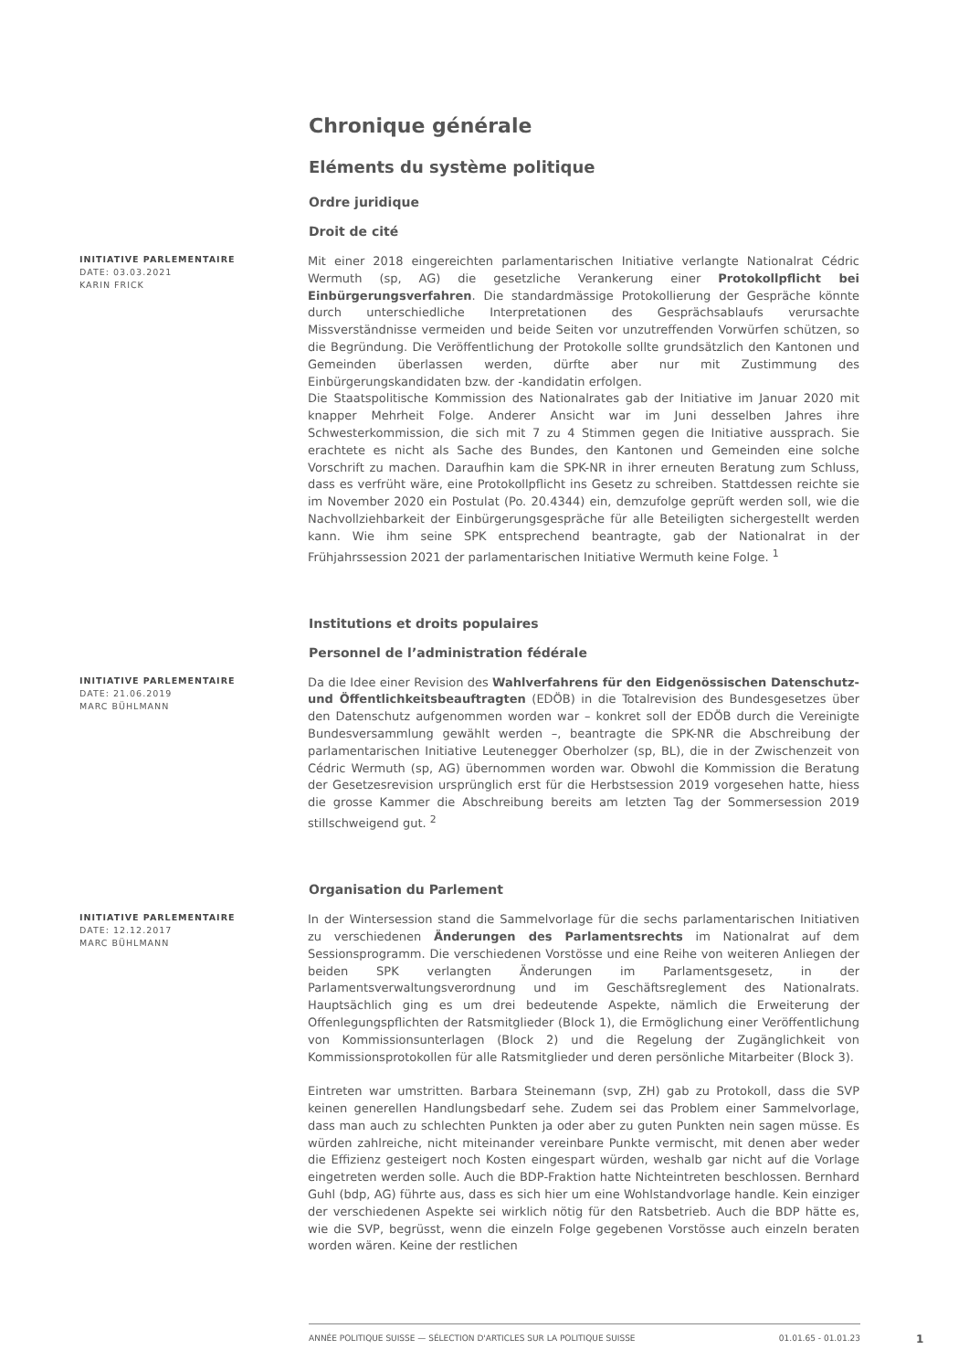Chronique générale
Eléments du système politique
Ordre juridique
Droit de cité
INITIATIVE PARLEMENTAIRE
DATE: 03.03.2021
KARIN FRICK
Mit einer 2018 eingereichten parlamentarischen Initiative verlangte Nationalrat Cédric Wermuth (sp, AG) die gesetzliche Verankerung einer Protokollpflicht bei Einbürgerungsverfahren. Die standardmässige Protokollierung der Gespräche könnte durch unterschiedliche Interpretationen des Gesprächsablaufs verursachte Missverständnisse vermeiden und beide Seiten vor unzutreffenden Vorwürfen schützen, so die Begründung. Die Veröffentlichung der Protokolle sollte grundsätzlich den Kantonen und Gemeinden überlassen werden, dürfte aber nur mit Zustimmung des Einbürgerungskandidaten bzw. der -kandidatin erfolgen.
Die Staatspolitische Kommission des Nationalrates gab der Initiative im Januar 2020 mit knapper Mehrheit Folge. Anderer Ansicht war im Juni desselben Jahres ihre Schwesterkommission, die sich mit 7 zu 4 Stimmen gegen die Initiative aussprach. Sie erachtete es nicht als Sache des Bundes, den Kantonen und Gemeinden eine solche Vorschrift zu machen. Daraufhin kam die SPK-NR in ihrer erneuten Beratung zum Schluss, dass es verfrüht wäre, eine Protokollpflicht ins Gesetz zu schreiben. Stattdessen reichte sie im November 2020 ein Postulat (Po. 20.4344) ein, demzufolge geprüft werden soll, wie die Nachvollziehbarkeit der Einbürgerungsgespräche für alle Beteiligten sichergestellt werden kann. Wie ihm seine SPK entsprechend beantragte, gab der Nationalrat in der Frühjahrssession 2021 der parlamentarischen Initiative Wermuth keine Folge. <sup>1</sup>
Institutions et droits populaires
Personnel de l’administration fédérale
INITIATIVE PARLEMENTAIRE
DATE: 21.06.2019
MARC BÜHLMANN
Da die Idee einer Revision des Wahlverfahrens für den Eidgenössischen Datenschutz- und Öffentlichkeitsbeauftragten (EDÖB) in die Totalrevision des Bundesgesetzes über den Datenschutz aufgenommen worden war – konkret soll der EDÖB durch die Vereinigte Bundesversammlung gewählt werden –, beantragte die SPK-NR die Abschreibung der parlamentarischen Initiative Leutenegger Oberholzer (sp, BL), die in der Zwischenzeit von Cédric Wermuth (sp, AG) übernommen worden war. Obwohl die Kommission die Beratung der Gesetzesrevision ursprünglich erst für die Herbstsession 2019 vorgesehen hatte, hiess die grosse Kammer die Abschreibung bereits am letzten Tag der Sommersession 2019 stillschweigend gut. <sup>2</sup>
Organisation du Parlement
INITIATIVE PARLEMENTAIRE
DATE: 12.12.2017
MARC BÜHLMANN
In der Wintersession stand die Sammelvorlage für die sechs parlamentarischen Initiativen zu verschiedenen Änderungen des Parlamentsrechts im Nationalrat auf dem Sessionsprogramm. Die verschiedenen Vorstösse und eine Reihe von weiteren Anliegen der beiden SPK verlangten Änderungen im Parlamentsgesetz, in der Parlamentsverwaltungsverordnung und im Geschäftsreglement des Nationalrats. Hauptsächlich ging es um drei bedeutende Aspekte, nämlich die Erweiterung der Offenlegungspflichten der Ratsmitglieder (Block 1), die Ermöglichung einer Veröffentlichung von Kommissionsunterlagen (Block 2) und die Regelung der Zugänglichkeit von Kommissionsprotokollen für alle Ratsmitglieder und deren persönliche Mitarbeiter (Block 3).
Eintreten war umstritten. Barbara Steinemann (svp, ZH) gab zu Protokoll, dass die SVP keinen generellen Handlungsbedarf sehe. Zudem sei das Problem einer Sammelvorlage, dass man auch zu schlechten Punkten ja oder aber zu guten Punkten nein sagen müsse. Es würden zahlreiche, nicht miteinander vereinbare Punkte vermischt, mit denen aber weder die Effizienz gesteigert noch Kosten eingespart würden, weshalb gar nicht auf die Vorlage eingetreten werden solle. Auch die BDP-Fraktion hatte Nichteintreten beschlossen. Bernhard Guhl (bdp, AG) führte aus, dass es sich hier um eine Wohlstandvorlage handle. Kein einziger der verschiedenen Aspekte sei wirklich nötig für den Ratsbetrieb. Auch die BDP hätte es, wie die SVP, begrüsst, wenn die einzeln Folge gegebenen Vorstösse auch einzeln beraten worden wären. Keine der restlichen
ANNÉE POLITIQUE SUISSE — SÉLECTION D'ARTICLES SUR LA POLITIQUE SUISSE 01.01.65 - 01.01.23
1